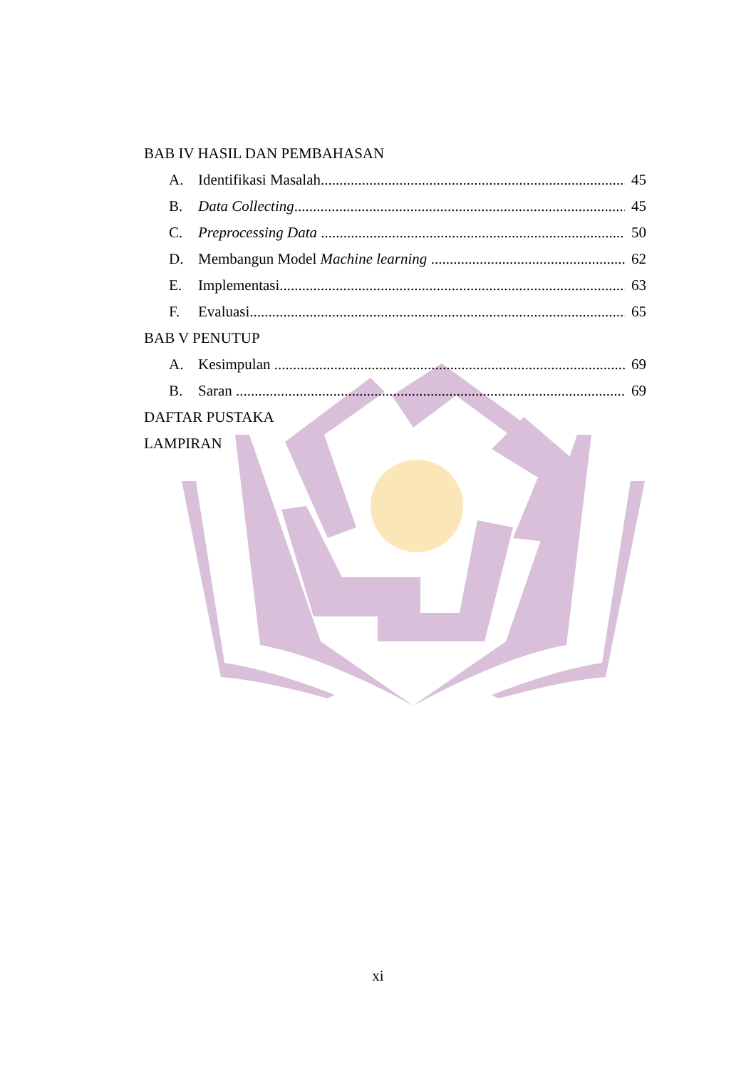BAB IV HASIL DAN PEMBAHASAN
A. Identifikasi Masalah 45
B. Data Collecting 45
C. Preprocessing Data 50
D. Membangun Model Machine learning 62
E. Implementasi 63
F. Evaluasi 65
BAB V PENUTUP
A. Kesimpulan 69
B. Saran 69
DAFTAR PUSTAKA
LAMPIRAN
xi